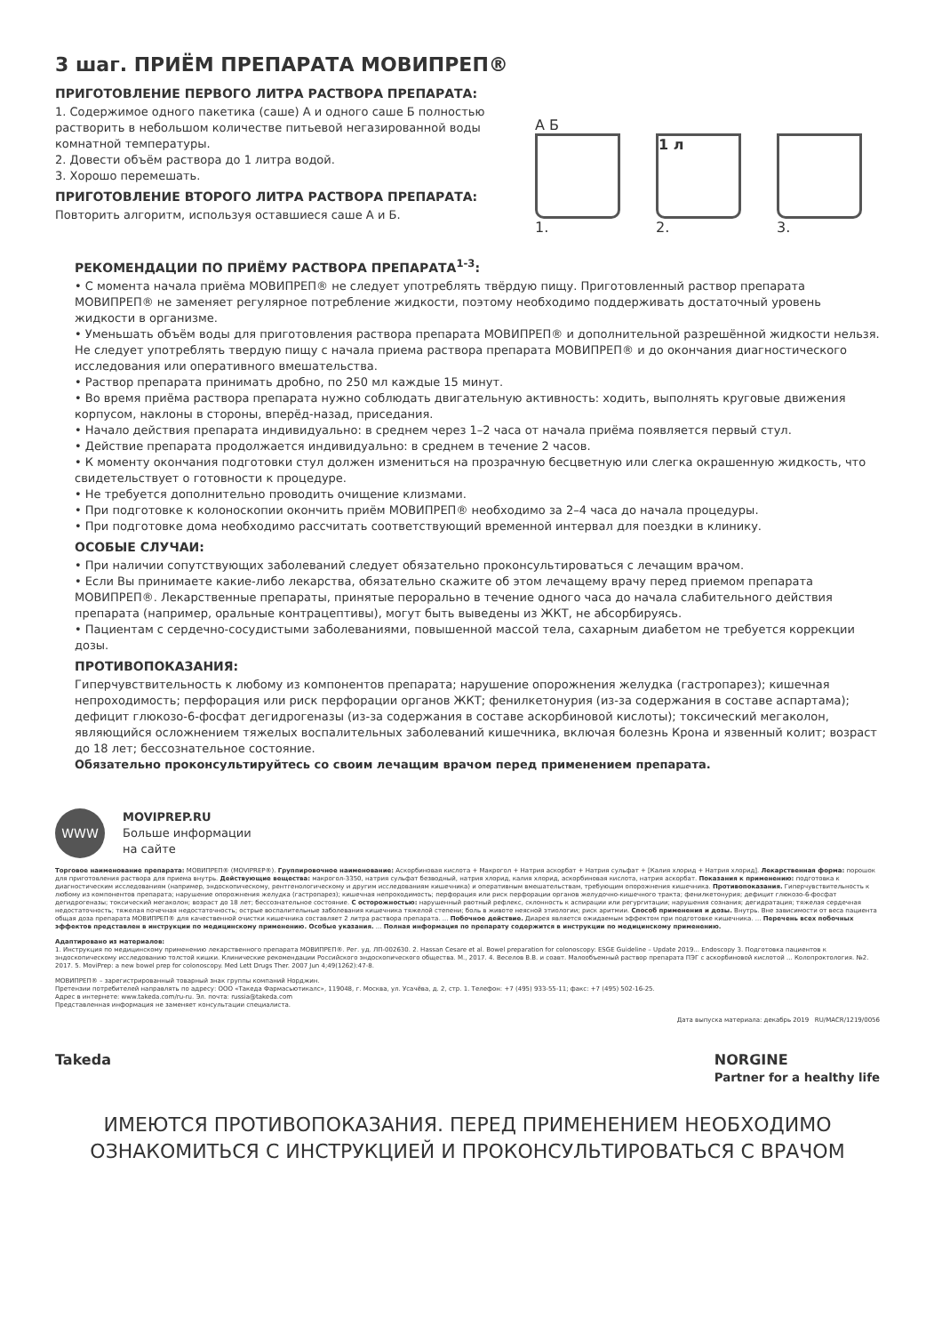3 шаг. ПРИЁМ ПРЕПАРАТА МОВИПРЕП®
ПРИГОТОВЛЕНИЕ ПЕРВОГО ЛИТРА РАСТВОРА ПРЕПАРАТА:
1. Содержимое одного пакетика (саше) А и одного саше Б полностью растворить в небольшом количестве питьевой негазированной воды комнатной температуры.
2. Довести объём раствора до 1 литра водой.
3. Хорошо перемешать.
ПРИГОТОВЛЕНИЕ ВТОРОГО ЛИТРА РАСТВОРА ПРЕПАРАТА:
Повторить алгоритм, используя оставшиеся саше А и Б.
А Б
1.
1 л
2.
3.
РЕКОМЕНДАЦИИ ПО ПРИЁМУ РАСТВОРА ПРЕПАРАТА<sup>1-3</sup>:
• С момента начала приёма МОВИПРЕП® не следует употреблять твёрдую пищу. Приготовленный раствор препарата МОВИПРЕП® не заменяет регулярное потребление жидкости, поэтому необходимо поддерживать достаточный уровень жидкости в организме.
• Уменьшать объём воды для приготовления раствора препарата МОВИПРЕП® и дополнительной разрешённой жидкости нельзя. Не следует употреблять твердую пищу с начала приема раствора препарата МОВИПРЕП® и до окончания диагности­ческого исследования или оперативного вмешательства.
• Раствор препарата принимать дробно, по 250 мл каждые 15 минут.
• Во время приёма раствора препарата нужно соблюдать двигательную активность: ходить, выполнять круговые движения корпусом, наклоны в стороны, вперёд-назад, приседания.
• Начало действия препарата индивидуально: в среднем через 1–2 часа от начала приёма появляется первый стул.
• Действие препарата продолжается индивидуально: в среднем в течение 2 часов.
• К моменту окончания подготовки стул должен измениться на прозрачную бесцветную или слегка окрашенную жидкость, что свидетельствует о готовности к процедуре.
• Не требуется дополнительно проводить очищение клизмами.
• При подготовке к колоноскопии окончить приём МОВИПРЕП® необходимо за 2–4 часа до начала процедуры.
• При подготовке дома необходимо рассчитать соответствующий временной интервал для поездки в клинику.
ОСОБЫЕ СЛУЧАИ:
• При наличии сопутствующих заболеваний следует обязательно проконсультироваться с лечащим врачом.
• Если Вы принимаете какие-либо лекарства, обязательно скажите об этом лечащему врачу перед приемом препарата МОВИПРЕП®. Лекарственные препараты, принятые перорально в течение одного часа до начала слабительного действия препарата (например, оральные контрацептивы), могут быть выведены из ЖКТ, не абсорбируясь.
• Пациентам с сердечно-сосудистыми заболеваниями, повышенной массой тела, сахарным диабетом не требуется коррекции дозы.
ПРОТИВОПОКАЗАНИЯ:
Гиперчувствительность к любому из компонентов препарата; нарушение опорожнения желудка (гастропарез); кишечная непроходимость; перфорация или риск перфорации органов ЖКТ; фенилкетонурия (из-за содержания в составе аспартама); дефицит глюкозо-6-фосфат дегидрогеназы (из-за содержания в составе аскорбиновой кислоты); токсический мегаколон, являющийся осложнением тяжелых воспалительных заболеваний кишечника, включая болезнь Крона и язвенный колит; возраст до 18 лет; бессознательное состояние.
Обязательно проконсультируйтесь со своим лечащим врачом перед применением препарата.
WWW
MOVIPREP.RU
Больше информации
на сайте
Торговое наименование препарата: МОВИПРЕП® (MOVIPREP®). Группировочное наименование: Аскорбиновая кислота + Макрогол + Натрия аскорбат + Натрия сульфат + [Калия хлорид + Натрия хлорид]. Лекарственная форма: порошок для приготовления раствора для приема внутрь. Действующие вещества: макрогол-3350, натрия сульфат безводный, натрия хлорид, калия хлорид, аскорбиновая кислота, натрия аскорбат. Показания к применению: подготовка к диагностическим исследованиям (например, эндоскопическому, рентгенологическому и другим исследованиям кишечника) и оперативным вмешательствам, требующим опорожнения кишечника. Противопоказания. Гиперчувствительность к любому из компонентов препарата; нарушение опорожнения желудка (гастропарез); кишечная непроходимость; перфорация или риск перфорации органов желудочно-кишечного тракта; фенилкетонурия; дефицит глюкозо-6-фосфат дегидрогеназы; токсический мегаколон; возраст до 18 лет; бессознательное состояние. С осторожностью: нарушенный рвотный рефлекс, склонность к аспирации или регургитации; нарушения сознания; дегидратация; тяжелая сердечная недостаточность; тяжелая почечная недостаточность; острые воспалительные заболевания кишечника тяжелой степени; боль в животе неясной этиологии; риск аритмии. Способ применения и дозы. Внутрь. Вне зависимости от веса пациента общая доза препарата МОВИПРЕП® для качественной очистки кишечника составляет 2 литра раствора препарата. ... Побочное действие. Диарея является ожидаемым эффектом при подготовке кишечника. ... Перечень всех побочных эффектов представлен в инструкции по медицинскому применению. Особые указания. ... Полная информация по препарату содержится в инструкции по медицинскому применению.
Адаптировано из материалов:
1. Инструкция по медицинскому применению лекарственного препарата МОВИПРЕП®. Рег. уд. ЛП-002630. 2. Hassan Cesare et al. Bowel preparation for colonoscopy: ESGE Guideline – Update 2019... Endoscopy 3. Подготовка пациентов к эндоскопическому исследованию толстой кишки. Клинические рекомендации Российского эндоскопического общества. М., 2017. 4. Веселов В.В. и соавт. Малообъемный раствор препарата ПЭГ с аскорбиновой кислотой ... Колопроктология. №2. 2017. 5. MoviPrep: a new bowel prep for colonoscopy. Med Lett Drugs Ther. 2007 Jun 4;49(1262):47-8.
МОВИПРЕП® – зарегистрированный товарный знак группы компаний Норджин.
Претензии потребителей направлять по адресу: ООО «Такеда Фармасьютикалс», 119048, г. Москва, ул. Усачёва, д. 2, стр. 1. Телефон: +7 (495) 933-55-11; факс: +7 (495) 502-16-25.
Адрес в интернете: www.takeda.com/ru-ru. Эл. почта: russia@takeda.com
Представленная информация не заменяет консультации специалиста.
Дата выпуска материала: декабрь 2019 RU/MACR/1219/0056
Takeda NORGINE
Partner for a healthy life
ИМЕЮТСЯ ПРОТИВОПОКАЗАНИЯ. ПЕРЕД ПРИМЕНЕНИЕМ НЕОБХОДИМО
ОЗНАКОМИТЬСЯ С ИНСТРУКЦИЕЙ И ПРОКОНСУЛЬТИРОВАТЬСЯ С ВРАЧОМ